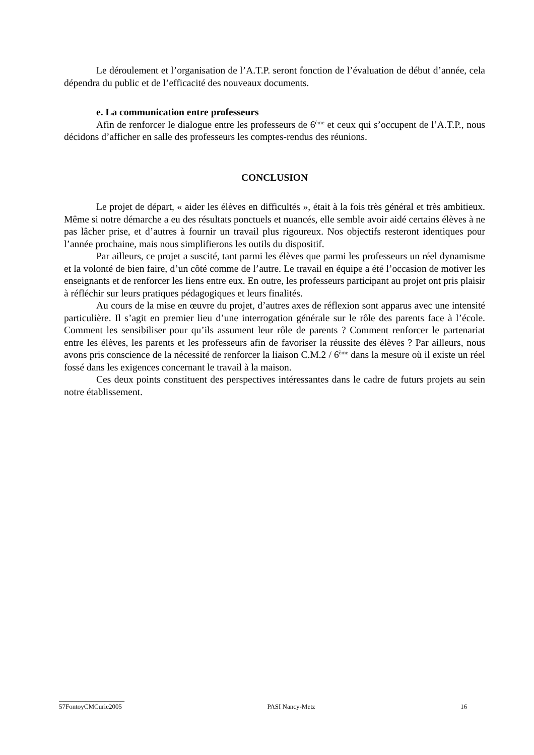Le déroulement et l’organisation de l’A.T.P. seront fonction de l’évaluation de début d’année, cela dépendra du public et de l’efficacité des nouveaux documents.
e. La communication entre professeurs
Afin de renforcer le dialogue entre les professeurs de 6<sup>ème</sup> et ceux qui s’occupent de l’A.T.P., nous décidons d’afficher en salle des professeurs les comptes-rendus des réunions.
CONCLUSION
Le projet de départ, « aider les élèves en difficultés », était à la fois très général et très ambitieux. Même si notre démarche a eu des résultats ponctuels et nuancés, elle semble avoir aidé certains élèves à ne pas lâcher prise, et d’autres à fournir un travail plus rigoureux. Nos objectifs resteront identiques pour l’année prochaine, mais nous simplifierons les outils du dispositif.
Par ailleurs, ce projet a suscité, tant parmi les élèves que parmi les professeurs un réel dynamisme et la volonté de bien faire, d’un côté comme de l’autre. Le travail en équipe a été l’occasion de motiver les enseignants et de renforcer les liens entre eux. En outre, les professeurs participant au projet ont pris plaisir à réfléchir sur leurs pratiques pédagogiques et leurs finalités.
Au cours de la mise en œuvre du projet, d’autres axes de réflexion sont apparus avec une intensité particulière. Il s’agit en premier lieu d’une interrogation générale sur le rôle des parents face à l’école. Comment les sensibiliser pour qu’ils assument leur rôle de parents ? Comment renforcer le partenariat entre les élèves, les parents et les professeurs afin de favoriser la réussite des élèves ? Par ailleurs, nous avons pris conscience de la nécessité de renforcer la liaison C.M.2 / 6<sup>ème</sup> dans la mesure où il existe un réel fossé dans les exigences concernant le travail à la maison.
Ces deux points constituent des perspectives intéressantes dans le cadre de futurs projets au sein notre établissement.
____________________
57FontoyCMCurie2005 PASI Nancy-Metz 16